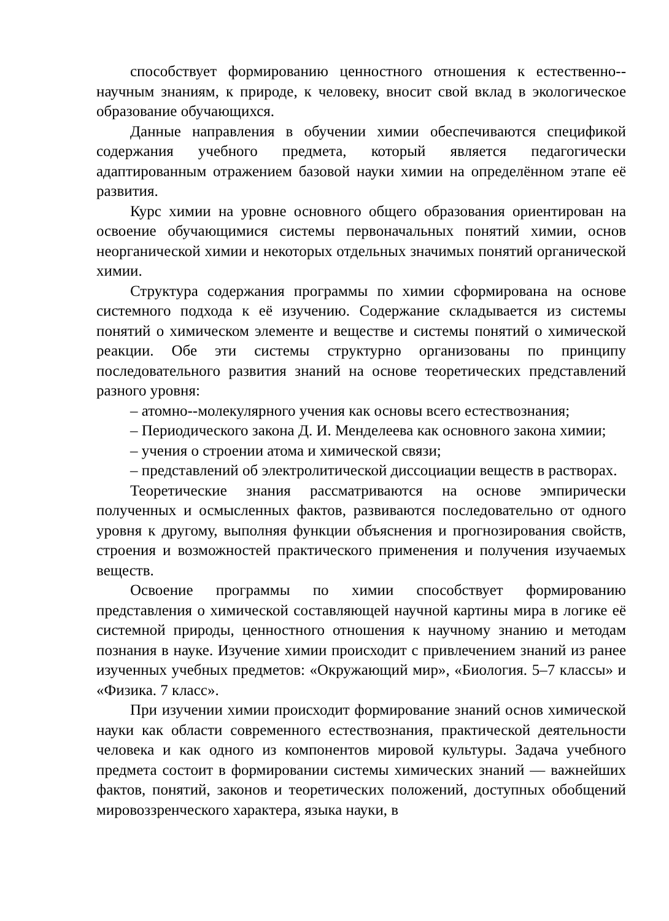способствует формированию ценностного отношения к естественно--научным знаниям, к природе, к человеку, вносит свой вклад в экологическое образование обучающихся.
Данные направления в обучении химии обеспечиваются спецификой содержания учебного предмета, который является педагогически адаптированным отражением базовой науки химии на определённом этапе её развития.
Курс химии на уровне основного общего образования ориентирован на освоение обучающимися системы первоначальных понятий химии, основ неорганической химии и некоторых отдельных значимых понятий органической химии.
Структура содержания программы по химии сформирована на основе системного подхода к её изучению. Содержание складывается из системы понятий о химическом элементе и веществе и системы понятий о химической реакции. Обе эти системы структурно организованы по принципу последовательного развития знаний на основе теоретических представлений разного уровня:
– атомно--молекулярного учения как основы всего естествознания;
– Периодического закона Д. И. Менделеева как основного закона химии;
– учения о строении атома и химической связи;
– представлений об электролитической диссоциации веществ в растворах.
Теоретические знания рассматриваются на основе эмпирически полученных и осмысленных фактов, развиваются последовательно от одного уровня к другому, выполняя функции объяснения и прогнозирования свойств, строения и возможностей практического применения и получения изучаемых веществ.
Освоение программы по химии способствует формированию представления о химической составляющей научной картины мира в логике её системной природы, ценностного отношения к научному знанию и методам познания в науке. Изучение химии происходит с привлечением знаний из ранее изученных учебных предметов: «Окружающий мир», «Биология. 5–7 классы» и «Физика. 7 класс».
При изучении химии происходит формирование знаний основ химической науки как области современного естествознания, практической деятельности человека и как одного из компонентов мировой культуры. Задача учебного предмета состоит в формировании системы химических знаний — важнейших фактов, понятий, законов и теоретических положений, доступных обобщений мировоззренческого характера, языка науки, в